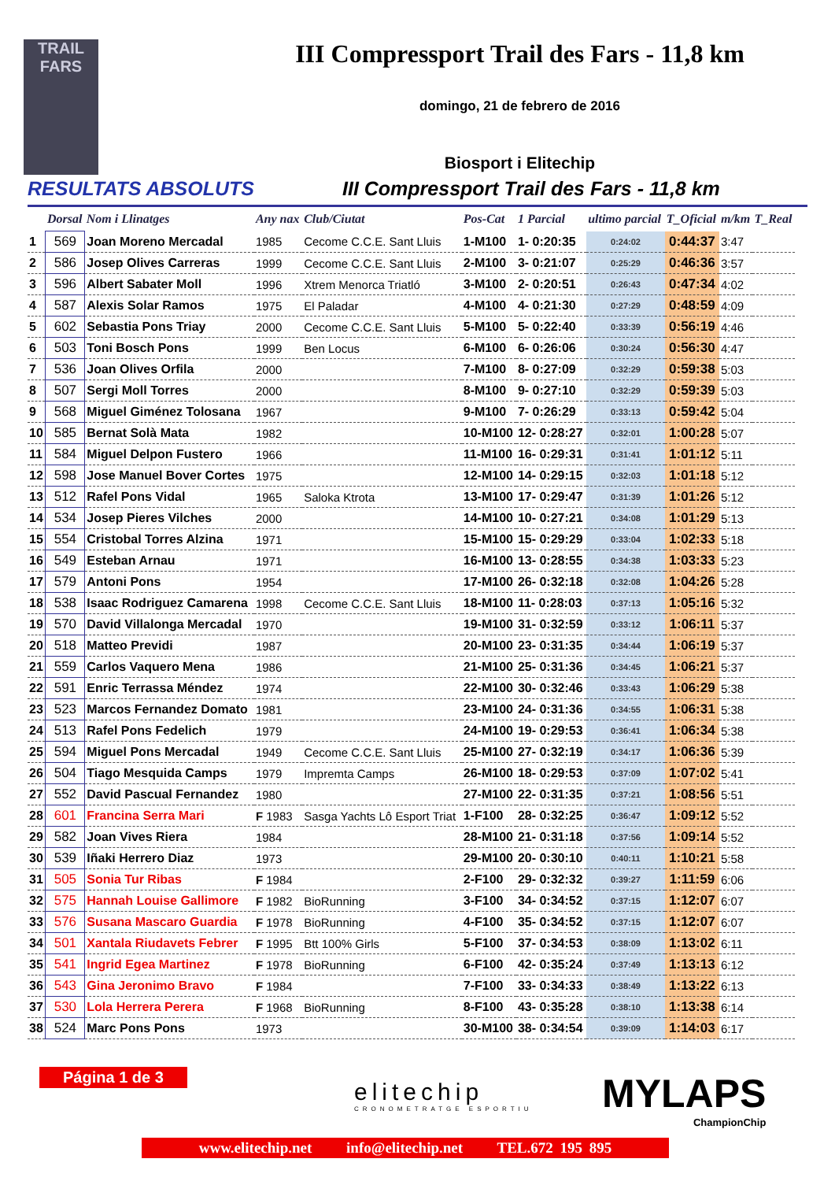TRAIL
FARS
III Compressport Trail des Fars - 11,8 km
domingo, 21 de febrero de 2016
Biosport i Elitechip
RESULTATS ABSOLUTS III Compressport Trail des Fars - 11,8 km
| | Dorsal | Nom i Llinatges | Any nax | Club/Ciutat | Pos-Cat | 1 Parcial | ultimo parcial | T_Oficial | m/km | T_Real |
| --- | --- | --- | --- | --- | --- | --- | --- | --- | --- | --- |
| 1 | 569 | Joan Moreno Mercadal | 1985 | Cecome C.C.E. Sant Lluis | 1-M100 | 1- 0:20:35 | 0:24:02 | 0:44:37 | 3:47 | |
| 2 | 586 | Josep Olives Carreras | 1999 | Cecome C.C.E. Sant Lluis | 2-M100 | 3- 0:21:07 | 0:25:29 | 0:46:36 | 3:57 | |
| 3 | 596 | Albert Sabater Moll | 1996 | Xtrem Menorca Triatló | 3-M100 | 2- 0:20:51 | 0:26:43 | 0:47:34 | 4:02 | |
| 4 | 587 | Alexis Solar Ramos | 1975 | El Paladar | 4-M100 | 4- 0:21:30 | 0:27:29 | 0:48:59 | 4:09 | |
| 5 | 602 | Sebastia Pons Triay | 2000 | Cecome C.C.E. Sant Lluis | 5-M100 | 5- 0:22:40 | 0:33:39 | 0:56:19 | 4:46 | |
| 6 | 503 | Toni Bosch Pons | 1999 | Ben Locus | 6-M100 | 6- 0:26:06 | 0:30:24 | 0:56:30 | 4:47 | |
| 7 | 536 | Joan Olives Orfila | 2000 | | 7-M100 | 8- 0:27:09 | 0:32:29 | 0:59:38 | 5:03 | |
| 8 | 507 | Sergi Moll Torres | 2000 | | 8-M100 | 9- 0:27:10 | 0:32:29 | 0:59:39 | 5:03 | |
| 9 | 568 | Miguel Giménez Tolosana | 1967 | | 9-M100 | 7- 0:26:29 | 0:33:13 | 0:59:42 | 5:04 | |
| 10 | 585 | Bernat Solà Mata | 1982 | | 10-M100 | 12- 0:28:27 | 0:32:01 | 1:00:28 | 5:07 | |
| 11 | 584 | Miguel Delpon Fustero | 1966 | | 11-M100 | 16- 0:29:31 | 0:31:41 | 1:01:12 | 5:11 | |
| 12 | 598 | Jose Manuel Bover Cortes | 1975 | | 12-M100 | 14- 0:29:15 | 0:32:03 | 1:01:18 | 5:12 | |
| 13 | 512 | Rafel Pons Vidal | 1965 | Saloka Ktrota | 13-M100 | 17- 0:29:47 | 0:31:39 | 1:01:26 | 5:12 | |
| 14 | 534 | Josep Pieres Vilches | 2000 | | 14-M100 | 10- 0:27:21 | 0:34:08 | 1:01:29 | 5:13 | |
| 15 | 554 | Cristobal Torres Alzina | 1971 | | 15-M100 | 15- 0:29:29 | 0:33:04 | 1:02:33 | 5:18 | |
| 16 | 549 | Esteban Arnau | 1971 | | 16-M100 | 13- 0:28:55 | 0:34:38 | 1:03:33 | 5:23 | |
| 17 | 579 | Antoni Pons | 1954 | | 17-M100 | 26- 0:32:18 | 0:32:08 | 1:04:26 | 5:28 | |
| 18 | 538 | Isaac Rodriguez Camarena | 1998 | Cecome C.C.E. Sant Lluis | 18-M100 | 11- 0:28:03 | 0:37:13 | 1:05:16 | 5:32 | |
| 19 | 570 | David Villalonga Mercadal | 1970 | | 19-M100 | 31- 0:32:59 | 0:33:12 | 1:06:11 | 5:37 | |
| 20 | 518 | Matteo Previdi | 1987 | | 20-M100 | 23- 0:31:35 | 0:34:44 | 1:06:19 | 5:37 | |
| 21 | 559 | Carlos Vaquero Mena | 1986 | | 21-M100 | 25- 0:31:36 | 0:34:45 | 1:06:21 | 5:37 | |
| 22 | 591 | Enric Terrassa Méndez | 1974 | | 22-M100 | 30- 0:32:46 | 0:33:43 | 1:06:29 | 5:38 | |
| 23 | 523 | Marcos Fernandez Domato | 1981 | | 23-M100 | 24- 0:31:36 | 0:34:55 | 1:06:31 | 5:38 | |
| 24 | 513 | Rafel Pons Fedelich | 1979 | | 24-M100 | 19- 0:29:53 | 0:36:41 | 1:06:34 | 5:38 | |
| 25 | 594 | Miguel Pons Mercadal | 1949 | Cecome C.C.E. Sant Lluis | 25-M100 | 27- 0:32:19 | 0:34:17 | 1:06:36 | 5:39 | |
| 26 | 504 | Tiago Mesquida Camps | 1979 | Impremta Camps | 26-M100 | 18- 0:29:53 | 0:37:09 | 1:07:02 | 5:41 | |
| 27 | 552 | David Pascual Fernandez | 1980 | | 27-M100 | 22- 0:31:35 | 0:37:21 | 1:08:56 | 5:51 | |
| 28 | 601 | Francina Serra Mari | F 1983 | Sasga Yachts Lô Esport Triat | 1-F100 | 28- 0:32:25 | 0:36:47 | 1:09:12 | 5:52 | |
| 29 | 582 | Joan Vives Riera | 1984 | | 28-M100 | 21- 0:31:18 | 0:37:56 | 1:09:14 | 5:52 | |
| 30 | 539 | Iñaki Herrero Diaz | 1973 | | 29-M100 | 20- 0:30:10 | 0:40:11 | 1:10:21 | 5:58 | |
| 31 | 505 | Sonia Tur Ribas | F 1984 | | 2-F100 | 29- 0:32:32 | 0:39:27 | 1:11:59 | 6:06 | |
| 32 | 575 | Hannah Louise Gallimore | F 1982 | BioRunning | 3-F100 | 34- 0:34:52 | 0:37:15 | 1:12:07 | 6:07 | |
| 33 | 576 | Susana Mascaro Guardia | F 1978 | BioRunning | 4-F100 | 35- 0:34:52 | 0:37:15 | 1:12:07 | 6:07 | |
| 34 | 501 | Xantala Riudavets Febrer | F 1995 | Btt 100% Girls | 5-F100 | 37- 0:34:53 | 0:38:09 | 1:13:02 | 6:11 | |
| 35 | 541 | Ingrid Egea Martinez | F 1978 | BioRunning | 6-F100 | 42- 0:35:24 | 0:37:49 | 1:13:13 | 6:12 | |
| 36 | 543 | Gina Jeronimo Bravo | F 1984 | | 7-F100 | 33- 0:34:33 | 0:38:49 | 1:13:22 | 6:13 | |
| 37 | 530 | Lola Herrera Perera | F 1968 | BioRunning | 8-F100 | 43- 0:35:28 | 0:38:10 | 1:13:38 | 6:14 | |
| 38 | 524 | Marc Pons Pons | 1973 | | 30-M100 | 38- 0:34:54 | 0:39:09 | 1:14:03 | 6:17 | |
Página 1 de 3
elitechip
CRONOMETRATGE ESPORTIU
MYLAPS
ChampionChip
www.elitechip.net info@elitechip.net TEL.672 195 895